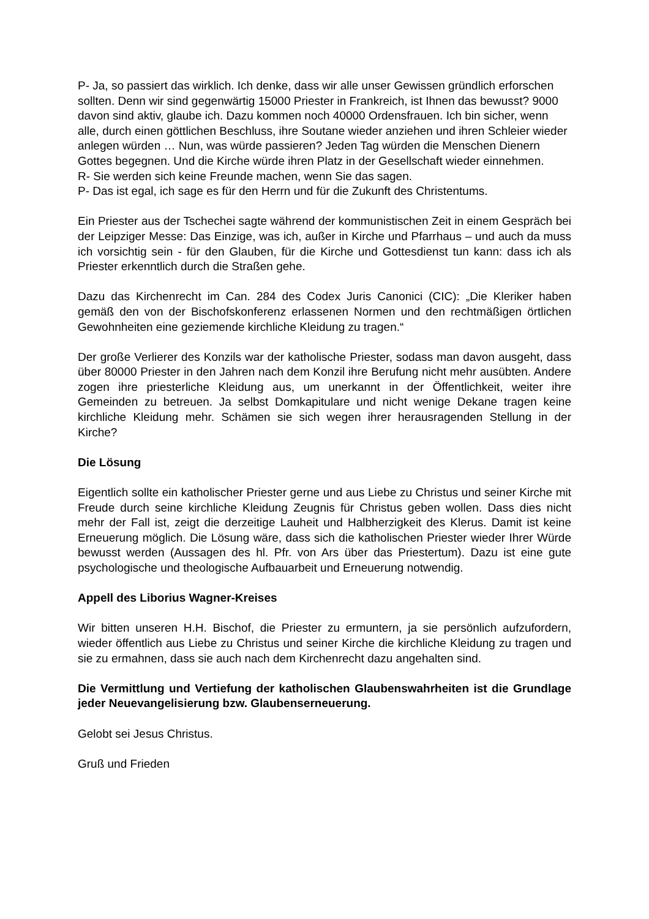P- Ja, so passiert das wirklich. Ich denke, dass wir alle unser Gewissen gründlich erforschen sollten. Denn wir sind gegenwärtig 15000 Priester in Frankreich, ist Ihnen das bewusst? 9000 davon sind aktiv, glaube ich. Dazu kommen noch 40000 Ordensfrauen. Ich bin sicher, wenn alle, durch einen göttlichen Beschluss, ihre Soutane wieder anziehen und ihren Schleier wieder anlegen würden … Nun, was würde passieren? Jeden Tag würden die Menschen Dienern Gottes begegnen. Und die Kirche würde ihren Platz in der Gesellschaft wieder einnehmen.
R- Sie werden sich keine Freunde machen, wenn Sie das sagen.
P- Das ist egal, ich sage es für den Herrn und für die Zukunft des Christentums.
Ein Priester aus der Tschechei sagte während der kommunistischen Zeit in einem Gespräch bei der Leipziger Messe: Das Einzige, was ich, außer in Kirche und Pfarrhaus – und auch da muss ich vorsichtig sein - für den Glauben, für die Kirche und Gottesdienst tun kann: dass ich als Priester erkenntlich durch die Straßen gehe.
Dazu das Kirchenrecht im Can. 284 des Codex Juris Canonici (CIC): „Die Kleriker haben gemäß den von der Bischofskonferenz erlassenen Normen und den rechtmäßigen örtlichen Gewohnheiten eine geziemende kirchliche Kleidung zu tragen.“
Der große Verlierer des Konzils war der katholische Priester, sodass man davon ausgeht, dass über 80000 Priester in den Jahren nach dem Konzil ihre Berufung nicht mehr ausübten. Andere zogen ihre priesterliche Kleidung aus, um unerkannt in der Öffentlichkeit, weiter ihre Gemeinden zu betreuen. Ja selbst Domkapitulare und nicht wenige Dekane tragen keine kirchliche Kleidung mehr. Schämen sie sich wegen ihrer herausragenden Stellung in der Kirche?
Die Lösung
Eigentlich sollte ein katholischer Priester gerne und aus Liebe zu Christus und seiner Kirche mit Freude durch seine kirchliche Kleidung Zeugnis für Christus geben wollen. Dass dies nicht mehr der Fall ist, zeigt die derzeitige Lauheit und Halbherzigkeit des Klerus. Damit ist keine Erneuerung möglich. Die Lösung wäre, dass sich die katholischen Priester wieder Ihrer Würde bewusst werden (Aussagen des hl. Pfr. von Ars über das Priestertum). Dazu ist eine gute psychologische und theologische Aufbauarbeit und Erneuerung notwendig.
Appell des Liborius Wagner-Kreises
Wir bitten unseren H.H. Bischof, die Priester zu ermuntern, ja sie persönlich aufzufordern, wieder öffentlich aus Liebe zu Christus und seiner Kirche die kirchliche Kleidung zu tragen und sie zu ermahnen, dass sie auch nach dem Kirchenrecht dazu angehalten sind.
Die Vermittlung und Vertiefung der katholischen Glaubenswahrheiten ist die Grundlage jeder Neuevangelisierung bzw. Glaubenserneuerung.
Gelobt sei Jesus Christus.
Gruß und Frieden